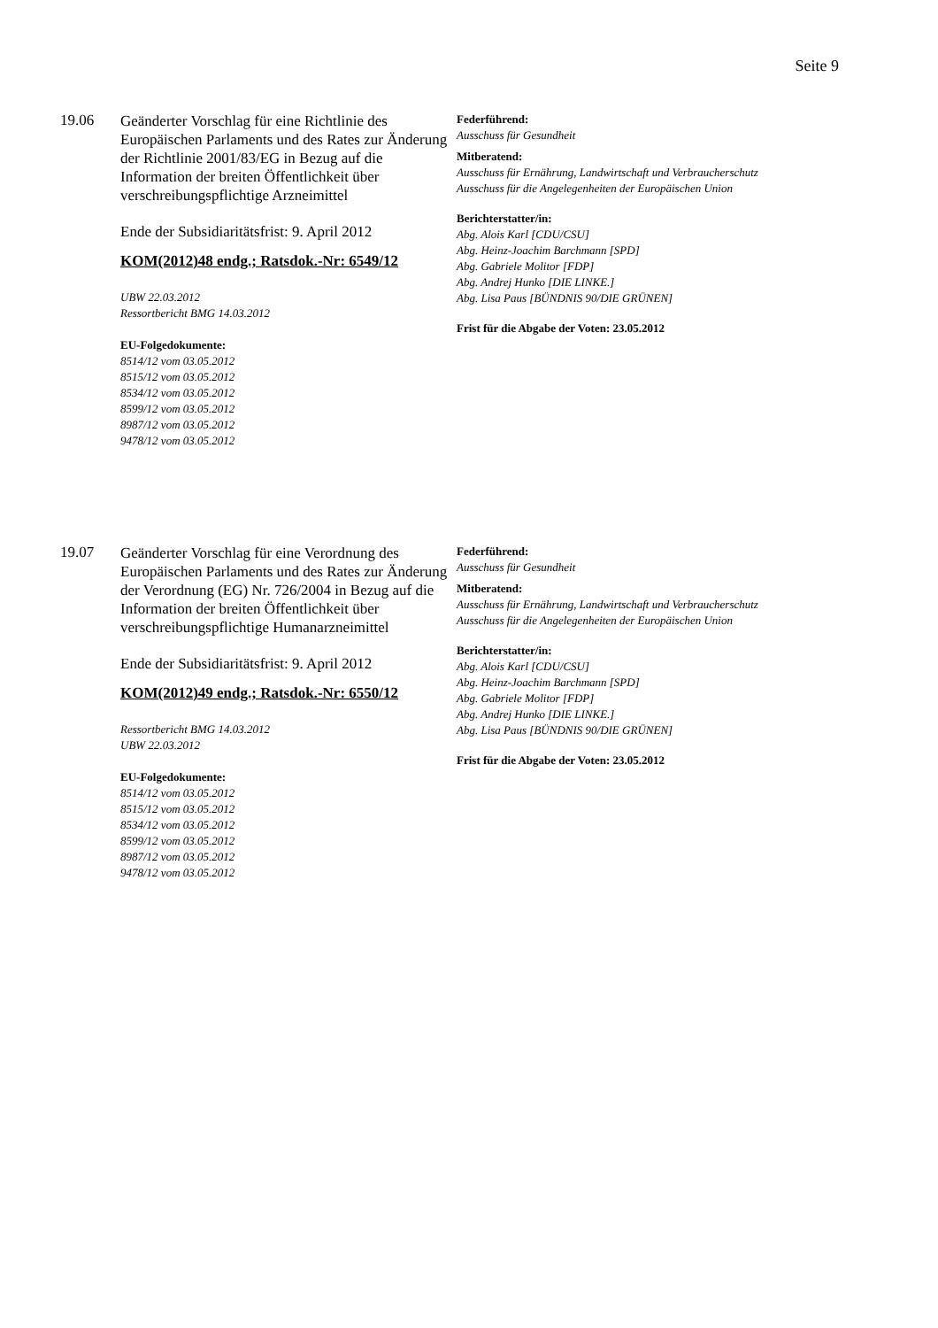Seite 9
19.06
Geänderter Vorschlag für eine Richtlinie des Europäischen Parlaments und des Rates zur Änderung der Richtlinie 2001/83/EG in Bezug auf die Information der breiten Öffentlichkeit über verschreibungspflichtige Arzneimittel
Ende der Subsidiaritätsfrist: 9. April 2012
KOM(2012)48 endg.; Ratsdok.-Nr: 6549/12
UBW 22.03.2012
Ressortbericht BMG 14.03.2012
EU-Folgedokumente:
8514/12 vom 03.05.2012
8515/12 vom 03.05.2012
8534/12 vom 03.05.2012
8599/12 vom 03.05.2012
8987/12 vom 03.05.2012
9478/12 vom 03.05.2012
Federführend:
Ausschuss für Gesundheit
Mitberatend:
Ausschuss für Ernährung, Landwirtschaft und Verbraucherschutz
Ausschuss für die Angelegenheiten der Europäischen Union
Berichterstatter/in:
Abg. Alois Karl [CDU/CSU]
Abg. Heinz-Joachim Barchmann [SPD]
Abg. Gabriele Molitor [FDP]
Abg. Andrej Hunko [DIE LINKE.]
Abg. Lisa Paus [BÜNDNIS 90/DIE GRÜNEN]
Frist für die Abgabe der Voten: 23.05.2012
19.07
Geänderter Vorschlag für eine Verordnung des Europäischen Parlaments und des Rates zur Änderung der Verordnung (EG) Nr. 726/2004 in Bezug auf die Information der breiten Öffentlichkeit über verschreibungspflichtige Humanarzneimittel
Ende der Subsidiaritätsfrist: 9. April 2012
KOM(2012)49 endg.; Ratsdok.-Nr: 6550/12
Ressortbericht BMG 14.03.2012
UBW 22.03.2012
EU-Folgedokumente:
8514/12 vom 03.05.2012
8515/12 vom 03.05.2012
8534/12 vom 03.05.2012
8599/12 vom 03.05.2012
8987/12 vom 03.05.2012
9478/12 vom 03.05.2012
Federführend:
Ausschuss für Gesundheit
Mitberatend:
Ausschuss für Ernährung, Landwirtschaft und Verbraucherschutz
Ausschuss für die Angelegenheiten der Europäischen Union
Berichterstatter/in:
Abg. Alois Karl [CDU/CSU]
Abg. Heinz-Joachim Barchmann [SPD]
Abg. Gabriele Molitor [FDP]
Abg. Andrej Hunko [DIE LINKE.]
Abg. Lisa Paus [BÜNDNIS 90/DIE GRÜNEN]
Frist für die Abgabe der Voten: 23.05.2012